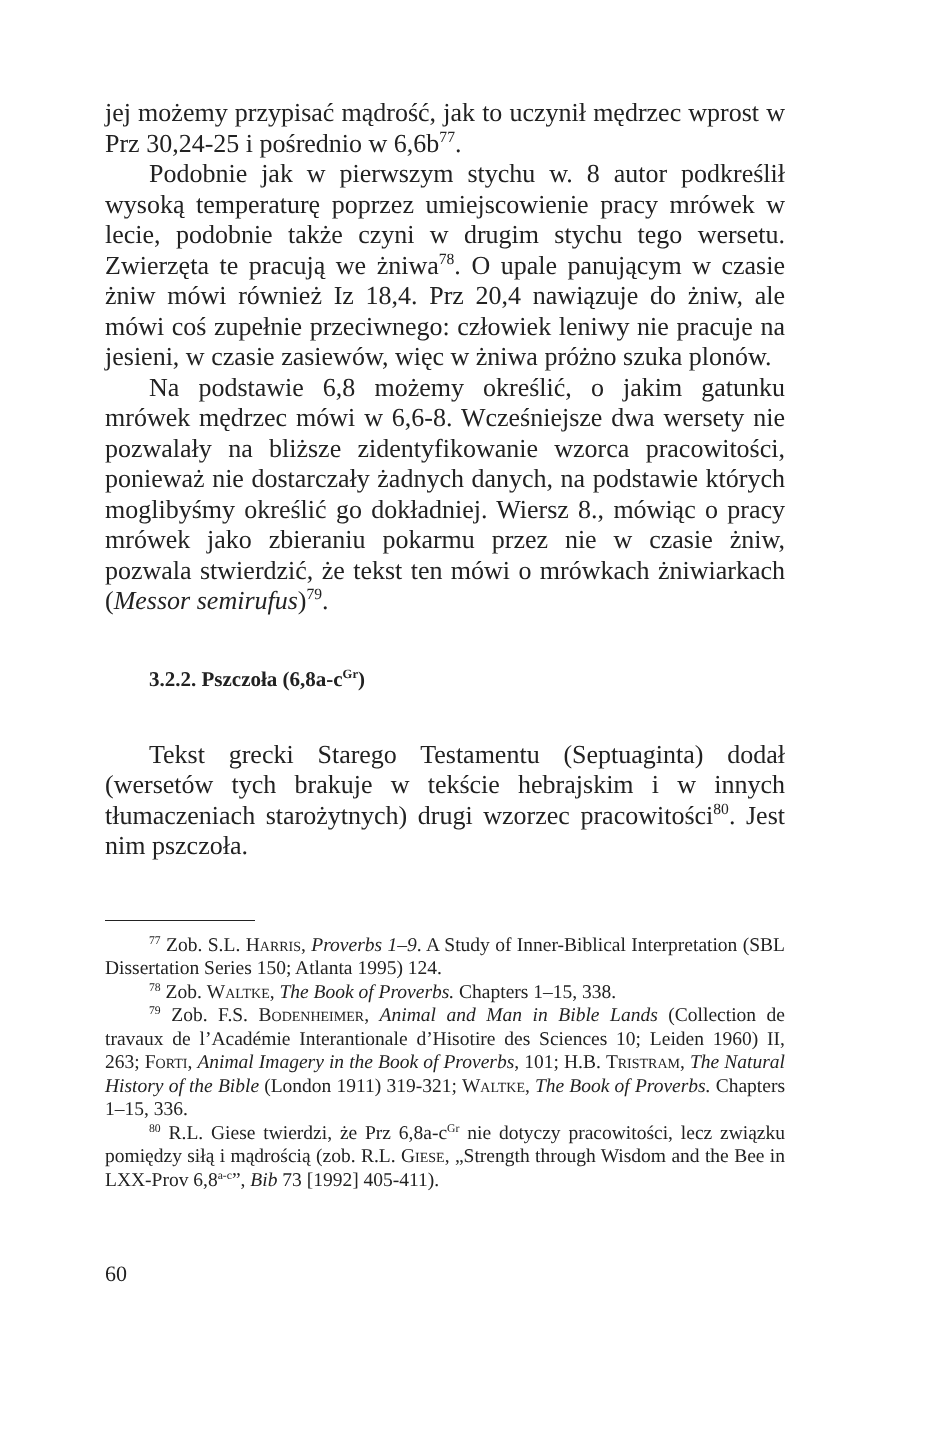jej możemy przypisać mądrość, jak to uczynił mędrzec wprost w Prz 30,24-25 i pośrednio w 6,6b<sup>77</sup>.
Podobnie jak w pierwszym stychu w. 8 autor podkreślił wysoką temperaturę poprzez umiejscowienie pracy mrówek w lecie, podobnie także czyni w drugim stychu tego wersetu. Zwierzęta te pracują we żniwa<sup>78</sup>. O upale panującym w czasie żniw mówi również Iz 18,4. Prz 20,4 nawiązuje do żniw, ale mówi coś zupełnie przeciwnego: człowiek leniwy nie pracuje na jesieni, w czasie zasiewów, więc w żniwa próżno szuka plonów.
Na podstawie 6,8 możemy określić, o jakim gatunku mrówek mędrzec mówi w 6,6-8. Wcześniejsze dwa wersety nie pozwalały na bliższe zidentyfikowanie wzorca pracowitości, ponieważ nie dostarczały żadnych danych, na podstawie których moglibyśmy określić go dokładniej. Wiersz 8., mówiąc o pracy mrówek jako zbieraniu pokarmu przez nie w czasie żniw, pozwala stwierdzić, że tekst ten mówi o mrówkach żniwiarkach (Messor semirufus)<sup>79</sup>.
3.2.2. Pszczoła (6,8a-c<sup>Gr</sup>)
Tekst grecki Starego Testamentu (Septuaginta) dodał (wersetów tych brakuje w tekście hebrajskim i w innych tłumaczeniach starożytnych) drugi wzorzec pracowitości<sup>80</sup>. Jest nim pszczoła.
<sup>77</sup> Zob. S.L. Harris, Proverbs 1–9. A Study of Inner-Biblical Interpretation (SBL Dissertation Series 150; Atlanta 1995) 124.
<sup>78</sup> Zob. Waltke, The Book of Proverbs. Chapters 1–15, 338.
<sup>79</sup> Zob. F.S. Bodenheimer, Animal and Man in Bible Lands (Collection de travaux de l’Académie Interantionale d’Hisotire des Sciences 10; Leiden 1960) II, 263; Forti, Animal Imagery in the Book of Proverbs, 101; H.B. Tristram, The Natural History of the Bible (London 1911) 319-321; Waltke, The Book of Proverbs. Chapters 1–15, 336.
<sup>80</sup> R.L. Giese twierdzi, że Prz 6,8a-c<sup>Gr</sup> nie dotyczy pracowitości, lecz związku pomiędzy siłą i mądrością (zob. R.L. Giese, „Strength through Wisdom and the Bee in LXX-Prov 6,8<sup>a-c</sup>”, Bib 73 [1992] 405-411).
60